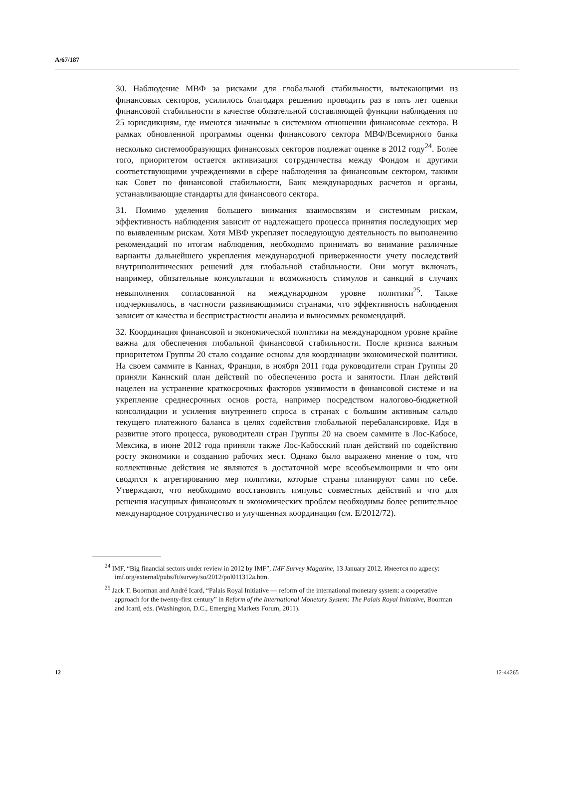A/67/187
30. Наблюдение МВФ за рисками для глобальной стабильности, вытекающими из финансовых секторов, усилилось благодаря решению проводить раз в пять лет оценки финансовой стабильности в качестве обязательной составляющей функции наблюдения по 25 юрисдикциям, где имеются значимые в системном отношении финансовые сектора. В рамках обновленной программы оценки финансового сектора МВФ/Всемирного банка несколько системообразующих финансовых секторов подлежат оценке в 2012 году<sup>24</sup>. Более того, приоритетом остается активизация сотрудничества между Фондом и другими соответствующими учреждениями в сфере наблюдения за финансовым сектором, такими как Совет по финансовой стабильности, Банк международных расчетов и органы, устанавливающие стандарты для финансового сектора.
31. Помимо уделения большего внимания взаимосвязям и системным рискам, эффективность наблюдения зависит от надлежащего процесса принятия последующих мер по выявленным рискам. Хотя МВФ укрепляет последующую деятельность по выполнению рекомендаций по итогам наблюдения, необходимо принимать во внимание различные варианты дальнейшего укрепления международной приверженности учету последствий внутриполитических решений для глобальной стабильности. Они могут включать, например, обязательные консультации и возможность стимулов и санкций в случаях невыполнения согласованной на международном уровне политики<sup>25</sup>. Также подчеркивалось, в частности развивающимися странами, что эффективность наблюдения зависит от качества и беспристрастности анализа и выносимых рекомендаций.
32. Координация финансовой и экономической политики на международном уровне крайне важна для обеспечения глобальной финансовой стабильности. После кризиса важным приоритетом Группы 20 стало создание основы для координации экономической политики. На своем саммите в Каннах, Франция, в ноября 2011 года руководители стран Группы 20 приняли Каннский план действий по обеспечению роста и занятости. План действий нацелен на устранение краткосрочных факторов уязвимости в финансовой системе и на укрепление среднесрочных основ роста, например посредством налогово-бюджетной консолидации и усиления внутреннего спроса в странах с большим активным сальдо текущего платежного баланса в целях содействия глобальной перебалансировке. Идя в развитие этого процесса, руководители стран Группы 20 на своем саммите в Лос-Кабосе, Мексика, в июне 2012 года приняли также Лос-Кабосский план действий по содействию росту экономики и созданию рабочих мест. Однако было выражено мнение о том, что коллективные действия не являются в достаточной мере всеобъемлющими и что они сводятся к агрегированию мер политики, которые страны планируют сами по себе. Утверждают, что необходимо восстановить импульс совместных действий и что для решения насущных финансовых и экономических проблем необходимы более решительное международное сотрудничество и улучшенная координация (см. E/2012/72).
<sup>24</sup> IMF, “Big financial sectors under review in 2012 by IMF”, IMF Survey Magazine, 13 January 2012. Имеется по адресу: imf.org/external/pubs/ft/survey/so/2012/pol011312a.htm.
<sup>25</sup> Jack T. Boorman and André Icard, “Palais Royal Initiative — reform of the international monetary system: a cooperative approach for the twenty-first century” in Reform of the International Monetary System: The Palais Royal Initiative, Boorman and Icard, eds. (Washington, D.C., Emerging Markets Forum, 2011).
12 12-44265